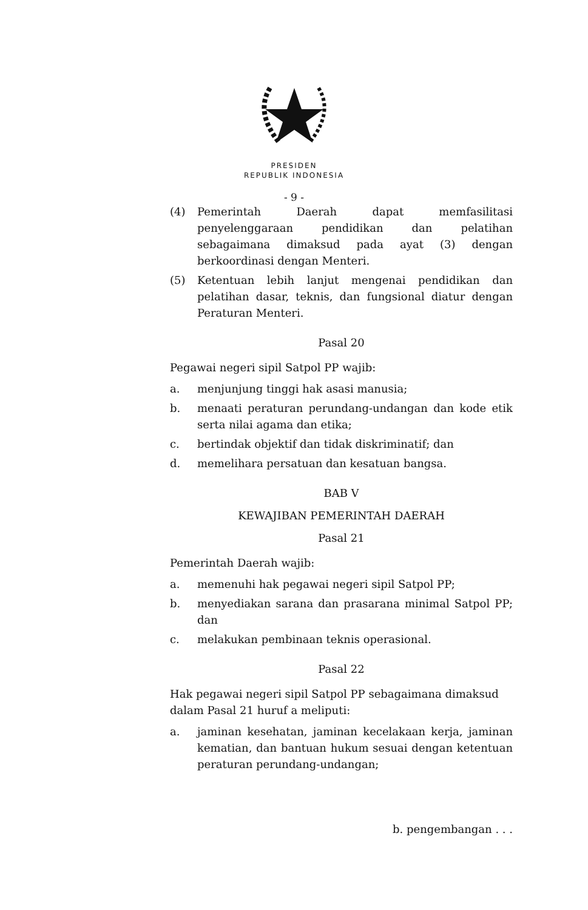PRESIDEN
REPUBLIK INDONESIA
- 9 -
(4) Pemerintah Daerah dapat memfasilitasi penyelenggaraan pendidikan dan pelatihan sebagaimana dimaksud pada ayat (3) dengan berkoordinasi dengan Menteri.
(5) Ketentuan lebih lanjut mengenai pendidikan dan pelatihan dasar, teknis, dan fungsional diatur dengan Peraturan Menteri.
Pasal 20
Pegawai negeri sipil Satpol PP wajib:
a. menjunjung tinggi hak asasi manusia;
b. menaati peraturan perundang-undangan dan kode etik serta nilai agama dan etika;
c. bertindak objektif dan tidak diskriminatif; dan
d. memelihara persatuan dan kesatuan bangsa.
BAB V
KEWAJIBAN PEMERINTAH DAERAH
Pasal 21
Pemerintah Daerah wajib:
a. memenuhi hak pegawai negeri sipil Satpol PP;
b. menyediakan sarana dan prasarana minimal Satpol PP; dan
c. melakukan pembinaan teknis operasional.
Pasal 22
Hak pegawai negeri sipil Satpol PP sebagaimana dimaksud dalam Pasal 21 huruf a meliputi:
a. jaminan kesehatan, jaminan kecelakaan kerja, jaminan kematian, dan bantuan hukum sesuai dengan ketentuan peraturan perundang-undangan;
b. pengembangan . . .